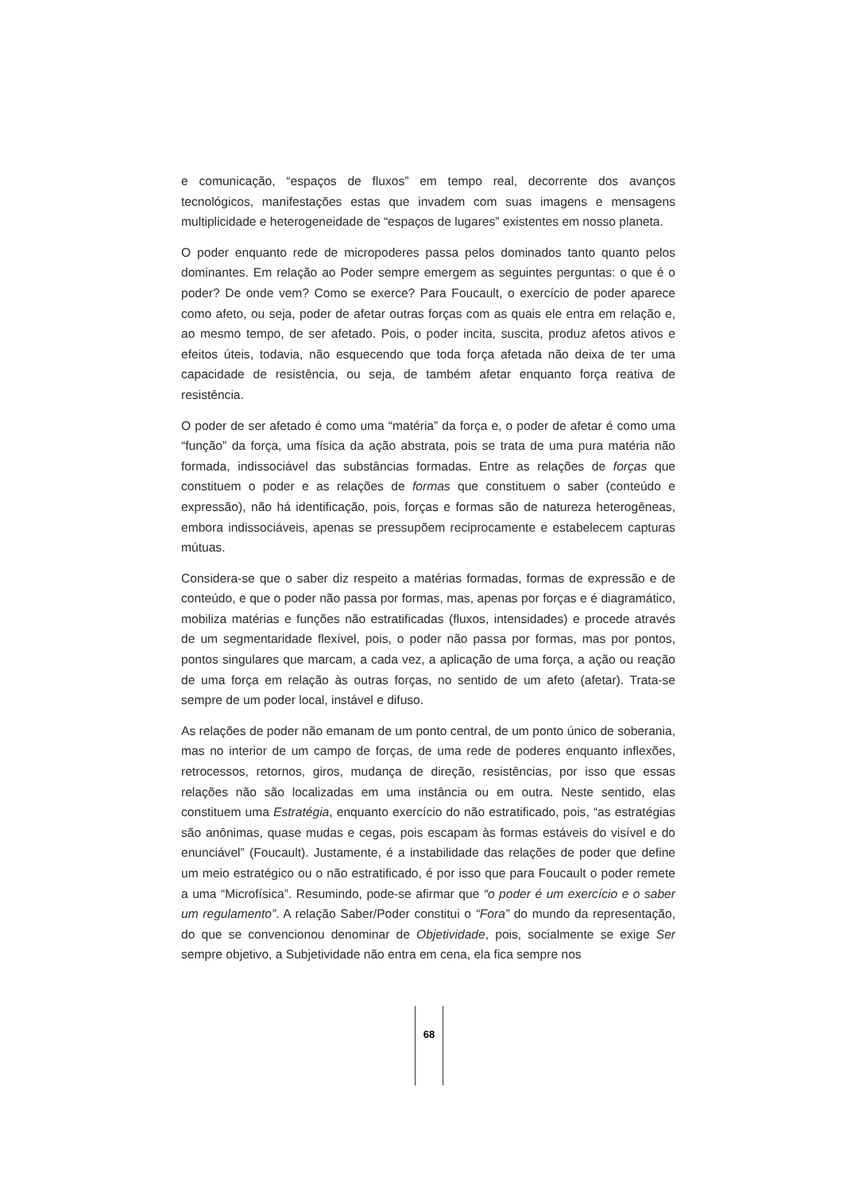e comunicação, “espaços de fluxos” em tempo real, decorrente dos avanços tecnológicos, manifestações estas que invadem com suas imagens e mensagens multiplicidade e heterogeneidade de “espaços de lugares” existentes em nosso planeta.
O poder enquanto rede de micropoderes passa pelos dominados tanto quanto pelos dominantes. Em relação ao Poder sempre emergem as seguintes perguntas: o que é o poder? De onde vem? Como se exerce? Para Foucault, o exercício de poder aparece como afeto, ou seja, poder de afetar outras forças com as quais ele entra em relação e, ao mesmo tempo, de ser afetado. Pois, o poder incita, suscita, produz afetos ativos e efeitos úteis, todavia, não esquecendo que toda força afetada não deixa de ter uma capacidade de resistência, ou seja, de também afetar enquanto força reativa de resistência.
O poder de ser afetado é como uma “matéria” da força e, o poder de afetar é como uma “função” da força, uma física da ação abstrata, pois se trata de uma pura matéria não formada, indissociável das substâncias formadas. Entre as relações de forças que constituem o poder e as relações de formas que constituem o saber (conteúdo e expressão), não há identificação, pois, forças e formas são de natureza heterogêneas, embora indissociáveis, apenas se pressupõem reciprocamente e estabelecem capturas mútuas.
Considera-se que o saber diz respeito a matérias formadas, formas de expressão e de conteúdo, e que o poder não passa por formas, mas, apenas por forças e é diagramático, mobiliza matérias e funções não estratificadas (fluxos, intensidades) e procede através de um segmentaridade flexível, pois, o poder não passa por formas, mas por pontos, pontos singulares que marcam, a cada vez, a aplicação de uma força, a ação ou reação de uma força em relação às outras forças, no sentido de um afeto (afetar). Trata-se sempre de um poder local, instável e difuso.
As relações de poder não emanam de um ponto central, de um ponto único de soberania, mas no interior de um campo de forças, de uma rede de poderes enquanto inflexões, retrocessos, retornos, giros, mudança de direção, resistências, por isso que essas relações não são localizadas em uma instância ou em outra. Neste sentido, elas constituem uma Estratégia, enquanto exercício do não estratificado, pois, “as estratégias são anônimas, quase mudas e cegas, pois escapam às formas estáveis do visível e do enunciável” (Foucault). Justamente, é a instabilidade das relações de poder que define um meio estratégico ou o não estratificado, é por isso que para Foucault o poder remete a uma “Microfísica”. Resumindo, pode-se afirmar que “o poder é um exercício e o saber um regulamento”. A relação Saber/Poder constitui o “Fora” do mundo da representação, do que se convencionou denominar de Objetividade, pois, socialmente se exige Ser sempre objetivo, a Subjetividade não entra em cena, ela fica sempre nos
68